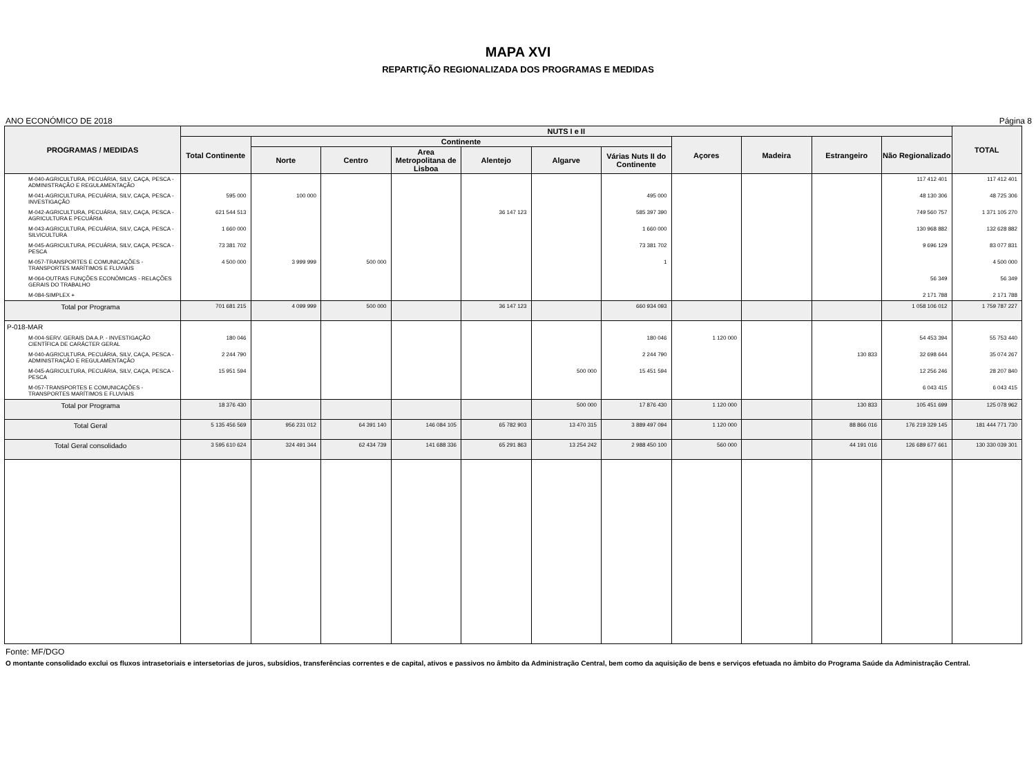MAPA XVI
REPARTIÇÃO REGIONALIZADA DOS PROGRAMAS E MEDIDAS
ANO ECONÓMICO DE 2018 Página 8
| PROGRAMAS / MEDIDAS | NUTS I e II | | | | | | | | | | | TOTAL |
| --- | --- | --- | --- | --- | --- | --- | --- | --- | --- | --- | --- | --- |
| | Total Continente | Continente | | | | | | Açores | Madeira | Estrangeiro | Não Regionalizado | |
| | | Norte | Centro | Area Metropolitana de Lisboa | Alentejo | Algarve | Várias Nuts II do Continente | | | | | |
| M-040-AGRICULTURA, PECUÁRIA, SILV, CAÇA, PESCA - ADMINISTRAÇÃO E REGULAMENTAÇÃO | | | | | | | | | | | 117 412 401 | 117 412 401 |
| M-041-AGRICULTURA, PECUÁRIA, SILV, CAÇA, PESCA - INVESTIGAÇÃO | 595 000 | 100 000 | | | | | 495 000 | | | | 48 130 306 | 48 725 306 |
| M-042-AGRICULTURA, PECUÁRIA, SILV, CAÇA, PESCA - AGRICULTURA E PECUÁRIA | 621 544 513 | | | | 36 147 123 | | 585 397 390 | | | | 749 560 757 | 1 371 105 270 |
| M-043-AGRICULTURA, PECUÁRIA, SILV, CAÇA, PESCA - SILVICULTURA | 1 660 000 | | | | | | 1 660 000 | | | | 130 968 882 | 132 628 882 |
| M-045-AGRICULTURA, PECUÁRIA, SILV, CAÇA, PESCA - PESCA | 73 381 702 | | | | | | 73 381 702 | | | | 9 696 129 | 83 077 831 |
| M-057-TRANSPORTES E COMUNICAÇÕES - TRANSPORTES MARÍTIMOS E FLUVIAIS | 4 500 000 | 3 999 999 | 500 000 | | | | 1 | | | | | 4 500 000 |
| M-064-OUTRAS FUNÇÕES ECONÓMICAS - RELAÇÕES GERAIS DO TRABALHO | | | | | | | | | | | 56 349 | 56 349 |
| M-084-SIMPLEX + | | | | | | | | | | | 2 171 788 | 2 171 788 |
| Total por Programa | 701 681 215 | 4 099 999 | 500 000 | | 36 147 123 | | 660 934 093 | | | | 1 058 106 012 | 1 759 787 227 |
| P-018-MAR | | | | | | | | | | | | |
| M-004-SERV. GERAIS DA A.P. - INVESTIGAÇÃO CIENTÍFICA DE CARÁCTER GERAL | 180 046 | | | | | | 180 046 | 1 120 000 | | | 54 453 394 | 55 753 440 |
| M-040-AGRICULTURA, PECUÁRIA, SILV, CAÇA, PESCA - ADMINISTRAÇÃO E REGULAMENTAÇÃO | 2 244 790 | | | | | | 2 244 790 | | | 130 833 | 32 698 644 | 35 074 267 |
| M-045-AGRICULTURA, PECUÁRIA, SILV, CAÇA, PESCA - PESCA | 15 951 594 | | | | | 500 000 | 15 451 594 | | | | 12 256 246 | 28 207 840 |
| M-057-TRANSPORTES E COMUNICAÇÕES - TRANSPORTES MARÍTIMOS E FLUVIAIS | | | | | | | | | | | 6 043 415 | 6 043 415 |
| Total por Programa | 18 376 430 | | | | | 500 000 | 17 876 430 | 1 120 000 | | 130 833 | 105 451 699 | 125 078 962 |
| Total Geral | 5 135 456 569 | 956 231 012 | 64 391 140 | 146 084 105 | 65 782 903 | 13 470 315 | 3 889 497 094 | 1 120 000 | | 88 866 016 | 176 219 329 145 | 181 444 771 730 |
| Total Geral consolidado | 3 595 610 624 | 324 491 344 | 62 434 739 | 141 688 336 | 65 291 863 | 13 254 242 | 2 988 450 100 | 560 000 | | 44 191 016 | 126 689 677 661 | 130 330 039 301 |
Fonte: MF/DGO
O montante consolidado exclui os fluxos intrasetoriais e intersetorias de juros, subsídios, transferências correntes e de capital, ativos e passivos no âmbito da Administração Central, bem como da aquisição de bens e serviços efetuada no âmbito do Programa Saúde da Administração Central.